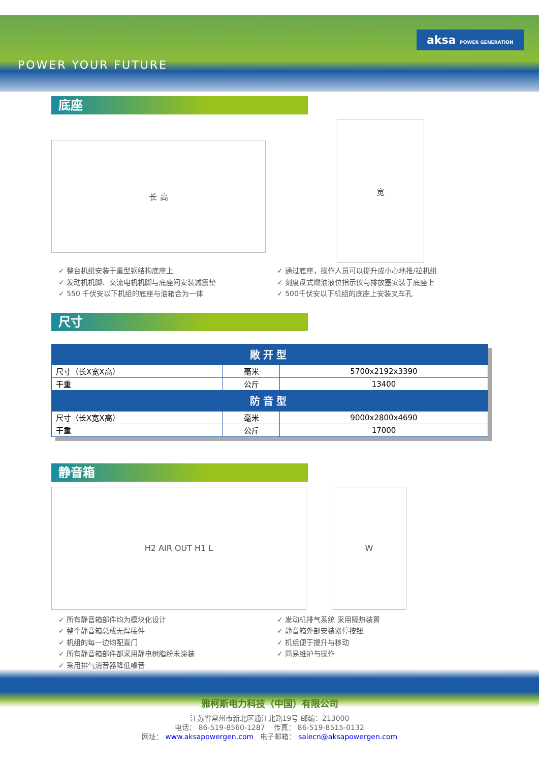POWER YOUR FUTURE
aksa POWER GENERATION
底座
长 高
宽
✓ 整台机组安装于重型钢结构底座上
✓ 发动机机脚、交流电机机脚与底座间安装减震垫
✓ 550 千伏安以下机组的底座与油箱合为一体
✓ 通过底座，操作人员可以提升或小心地推/拉机组
✓ 刻度盘式燃油液位指示仪与排放塞安装于底座上
✓ 500千伏安以下机组的底座上安装叉车孔
尺寸
| 敞开型 | | |
| --- | --- | --- |
| 尺寸（长X宽X高） | 毫米 | 5700x2192x3390 |
| 干重 | 公斤 | 13400 |
| 防音型 | | |
| 尺寸（长X宽X高） | 毫米 | 9000x2800x4690 |
| 干重 | 公斤 | 17000 |
静音箱
H2 AIR OUT H1 L W
✓ 所有静音箱部件均为模块化设计
✓ 整个静音箱总成无焊接件
✓ 机组的每一边均配置门
✓ 所有静音箱部件都采用静电树脂粉末涂装
✓ 采用排气消音器降低噪音
✓ 发动机排气系统 采用隔热装置
✓ 静音箱外部安装紧停按钮
✓ 机组便于提升与移动
✓ 简易维护与操作
雅柯斯电力科技（中国）有限公司
江苏省常州市新北区通江北路19号 邮编：213000
电话： 86-519-8560-1287 传真： 86-519-8515-0132
网址： www.aksapowergen.com 电子邮箱： salecn@aksapowergen.com